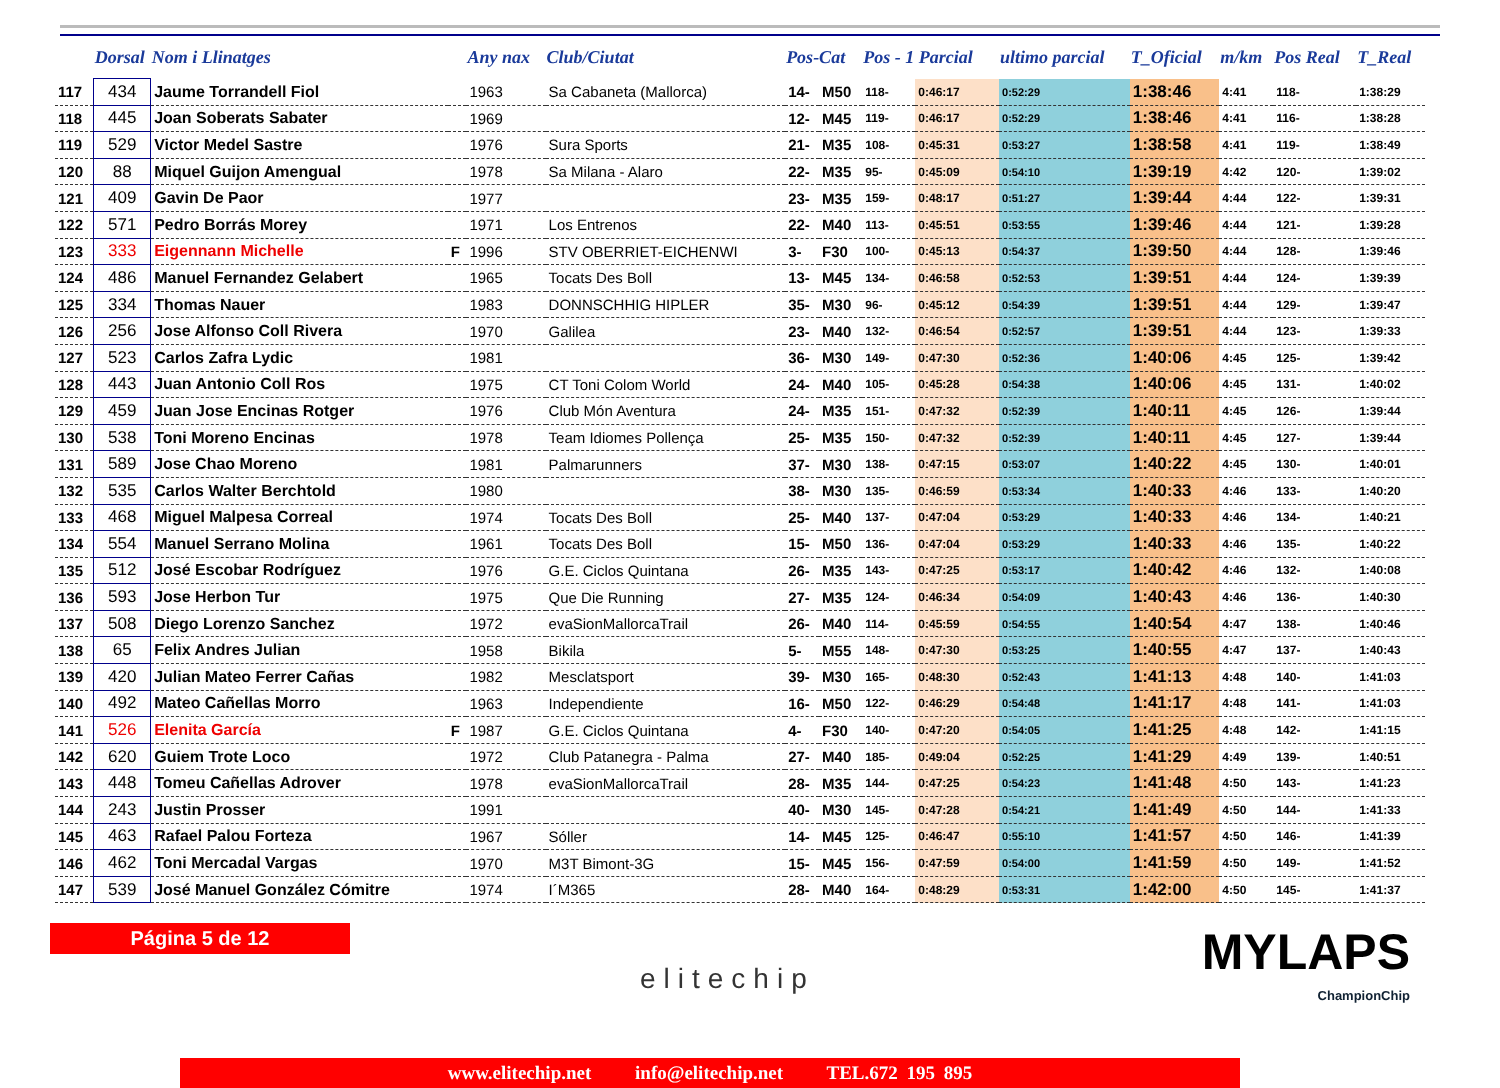| | Dorsal | Nom i Llinatges | | Any nax | Club/Ciutat | Pos-Cat | | Pos - 1 Parcial | | ultimo parcial | T_Oficial | m/km | Pos Real | T_Real |
| --- | --- | --- | --- | --- | --- | --- | --- | --- | --- | --- | --- | --- | --- | --- |
| 117 | 434 | Jaume Torrandell Fiol | | 1963 | Sa Cabaneta (Mallorca) | 14- | M50 | 118- | 0:46:17 | 0:52:29 | 1:38:46 | 4:41 | 118- | 1:38:29 |
| 118 | 445 | Joan Soberats Sabater | | 1969 | | 12- | M45 | 119- | 0:46:17 | 0:52:29 | 1:38:46 | 4:41 | 116- | 1:38:28 |
| 119 | 529 | Victor Medel Sastre | | 1976 | Sura Sports | 21- | M35 | 108- | 0:45:31 | 0:53:27 | 1:38:58 | 4:41 | 119- | 1:38:49 |
| 120 | 88 | Miquel Guijon Amengual | | 1978 | Sa Milana - Alaro | 22- | M35 | 95- | 0:45:09 | 0:54:10 | 1:39:19 | 4:42 | 120- | 1:39:02 |
| 121 | 409 | Gavin De Paor | | 1977 | | 23- | M35 | 159- | 0:48:17 | 0:51:27 | 1:39:44 | 4:44 | 122- | 1:39:31 |
| 122 | 571 | Pedro Borrás Morey | | 1971 | Los Entrenos | 22- | M40 | 113- | 0:45:51 | 0:53:55 | 1:39:46 | 4:44 | 121- | 1:39:28 |
| 123 | 333 | Eigennann Michelle | F | 1996 | STV OBERRIET-EICHENWI | 3- | F30 | 100- | 0:45:13 | 0:54:37 | 1:39:50 | 4:44 | 128- | 1:39:46 |
| 124 | 486 | Manuel Fernandez Gelabert | | 1965 | Tocats Des Boll | 13- | M45 | 134- | 0:46:58 | 0:52:53 | 1:39:51 | 4:44 | 124- | 1:39:39 |
| 125 | 334 | Thomas Nauer | | 1983 | DONNSCHHIG HIPLER | 35- | M30 | 96- | 0:45:12 | 0:54:39 | 1:39:51 | 4:44 | 129- | 1:39:47 |
| 126 | 256 | Jose Alfonso Coll Rivera | | 1970 | Galilea | 23- | M40 | 132- | 0:46:54 | 0:52:57 | 1:39:51 | 4:44 | 123- | 1:39:33 |
| 127 | 523 | Carlos Zafra Lydic | | 1981 | | 36- | M30 | 149- | 0:47:30 | 0:52:36 | 1:40:06 | 4:45 | 125- | 1:39:42 |
| 128 | 443 | Juan Antonio Coll Ros | | 1975 | CT Toni Colom World | 24- | M40 | 105- | 0:45:28 | 0:54:38 | 1:40:06 | 4:45 | 131- | 1:40:02 |
| 129 | 459 | Juan Jose Encinas Rotger | | 1976 | Club Món Aventura | 24- | M35 | 151- | 0:47:32 | 0:52:39 | 1:40:11 | 4:45 | 126- | 1:39:44 |
| 130 | 538 | Toni Moreno Encinas | | 1978 | Team Idiomes Pollença | 25- | M35 | 150- | 0:47:32 | 0:52:39 | 1:40:11 | 4:45 | 127- | 1:39:44 |
| 131 | 589 | Jose Chao Moreno | | 1981 | Palmarunners | 37- | M30 | 138- | 0:47:15 | 0:53:07 | 1:40:22 | 4:45 | 130- | 1:40:01 |
| 132 | 535 | Carlos Walter Berchtold | | 1980 | | 38- | M30 | 135- | 0:46:59 | 0:53:34 | 1:40:33 | 4:46 | 133- | 1:40:20 |
| 133 | 468 | Miguel Malpesa Correal | | 1974 | Tocats Des Boll | 25- | M40 | 137- | 0:47:04 | 0:53:29 | 1:40:33 | 4:46 | 134- | 1:40:21 |
| 134 | 554 | Manuel Serrano Molina | | 1961 | Tocats Des Boll | 15- | M50 | 136- | 0:47:04 | 0:53:29 | 1:40:33 | 4:46 | 135- | 1:40:22 |
| 135 | 512 | José Escobar Rodríguez | | 1976 | G.E. Ciclos Quintana | 26- | M35 | 143- | 0:47:25 | 0:53:17 | 1:40:42 | 4:46 | 132- | 1:40:08 |
| 136 | 593 | Jose Herbon Tur | | 1975 | Que Die Running | 27- | M35 | 124- | 0:46:34 | 0:54:09 | 1:40:43 | 4:46 | 136- | 1:40:30 |
| 137 | 508 | Diego Lorenzo Sanchez | | 1972 | evaSionMallorcaTrail | 26- | M40 | 114- | 0:45:59 | 0:54:55 | 1:40:54 | 4:47 | 138- | 1:40:46 |
| 138 | 65 | Felix Andres Julian | | 1958 | Bikila | 5- | M55 | 148- | 0:47:30 | 0:53:25 | 1:40:55 | 4:47 | 137- | 1:40:43 |
| 139 | 420 | Julian Mateo Ferrer Cañas | | 1982 | Mesclatsport | 39- | M30 | 165- | 0:48:30 | 0:52:43 | 1:41:13 | 4:48 | 140- | 1:41:03 |
| 140 | 492 | Mateo Cañellas Morro | | 1963 | Independiente | 16- | M50 | 122- | 0:46:29 | 0:54:48 | 1:41:17 | 4:48 | 141- | 1:41:03 |
| 141 | 526 | Elenita García | F | 1987 | G.E. Ciclos Quintana | 4- | F30 | 140- | 0:47:20 | 0:54:05 | 1:41:25 | 4:48 | 142- | 1:41:15 |
| 142 | 620 | Guiem Trote Loco | | 1972 | Club Patanegra - Palma | 27- | M40 | 185- | 0:49:04 | 0:52:25 | 1:41:29 | 4:49 | 139- | 1:40:51 |
| 143 | 448 | Tomeu Cañellas Adrover | | 1978 | evaSionMallorcaTrail | 28- | M35 | 144- | 0:47:25 | 0:54:23 | 1:41:48 | 4:50 | 143- | 1:41:23 |
| 144 | 243 | Justin Prosser | | 1991 | | 40- | M30 | 145- | 0:47:28 | 0:54:21 | 1:41:49 | 4:50 | 144- | 1:41:33 |
| 145 | 463 | Rafael Palou Forteza | | 1967 | Sóller | 14- | M45 | 125- | 0:46:47 | 0:55:10 | 1:41:57 | 4:50 | 146- | 1:41:39 |
| 146 | 462 | Toni Mercadal Vargas | | 1970 | M3T Bimont-3G | 15- | M45 | 156- | 0:47:59 | 0:54:00 | 1:41:59 | 4:50 | 149- | 1:41:52 |
| 147 | 539 | José Manuel González Cómitre | | 1974 | I´M365 | 28- | M40 | 164- | 0:48:29 | 0:53:31 | 1:42:00 | 4:50 | 145- | 1:41:37 |
Página 5 de 12
elitechip MYLAPS
ChampionChip
www.elitechip.net info@elitechip.net TEL.672 195 895